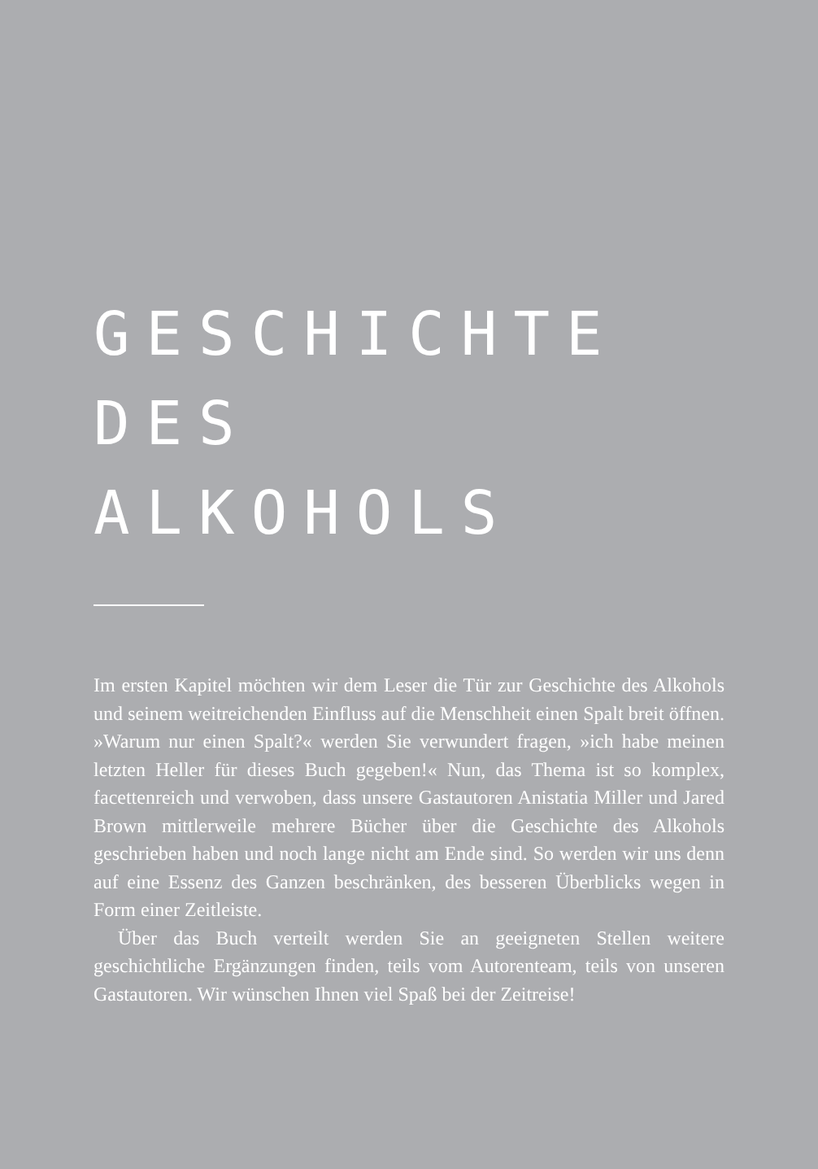GESCHICHTE DES
ALKOHOLS
Im ersten Kapitel möchten wir dem Leser die Tür zur Geschichte des Alkohols und seinem weitreichenden Einfluss auf die Menschheit einen Spalt breit öffnen. »Warum nur einen Spalt?« werden Sie verwundert fragen, »ich habe meinen letzten Heller für dieses Buch gegeben!« Nun, das Thema ist so komplex, facettenreich und verwoben, dass unsere Gastautoren Anistatia Miller und Jared Brown mittlerweile mehrere Bücher über die Geschichte des Alkohols geschrieben haben und noch lange nicht am Ende sind. So werden wir uns denn auf eine Essenz des Ganzen beschränken, des besseren Überblicks wegen in Form einer Zeitleiste.
Über das Buch verteilt werden Sie an geeigneten Stellen weitere geschichtliche Ergänzungen finden, teils vom Autorenteam, teils von unseren Gastautoren. Wir wünschen Ihnen viel Spaß bei der Zeitreise!